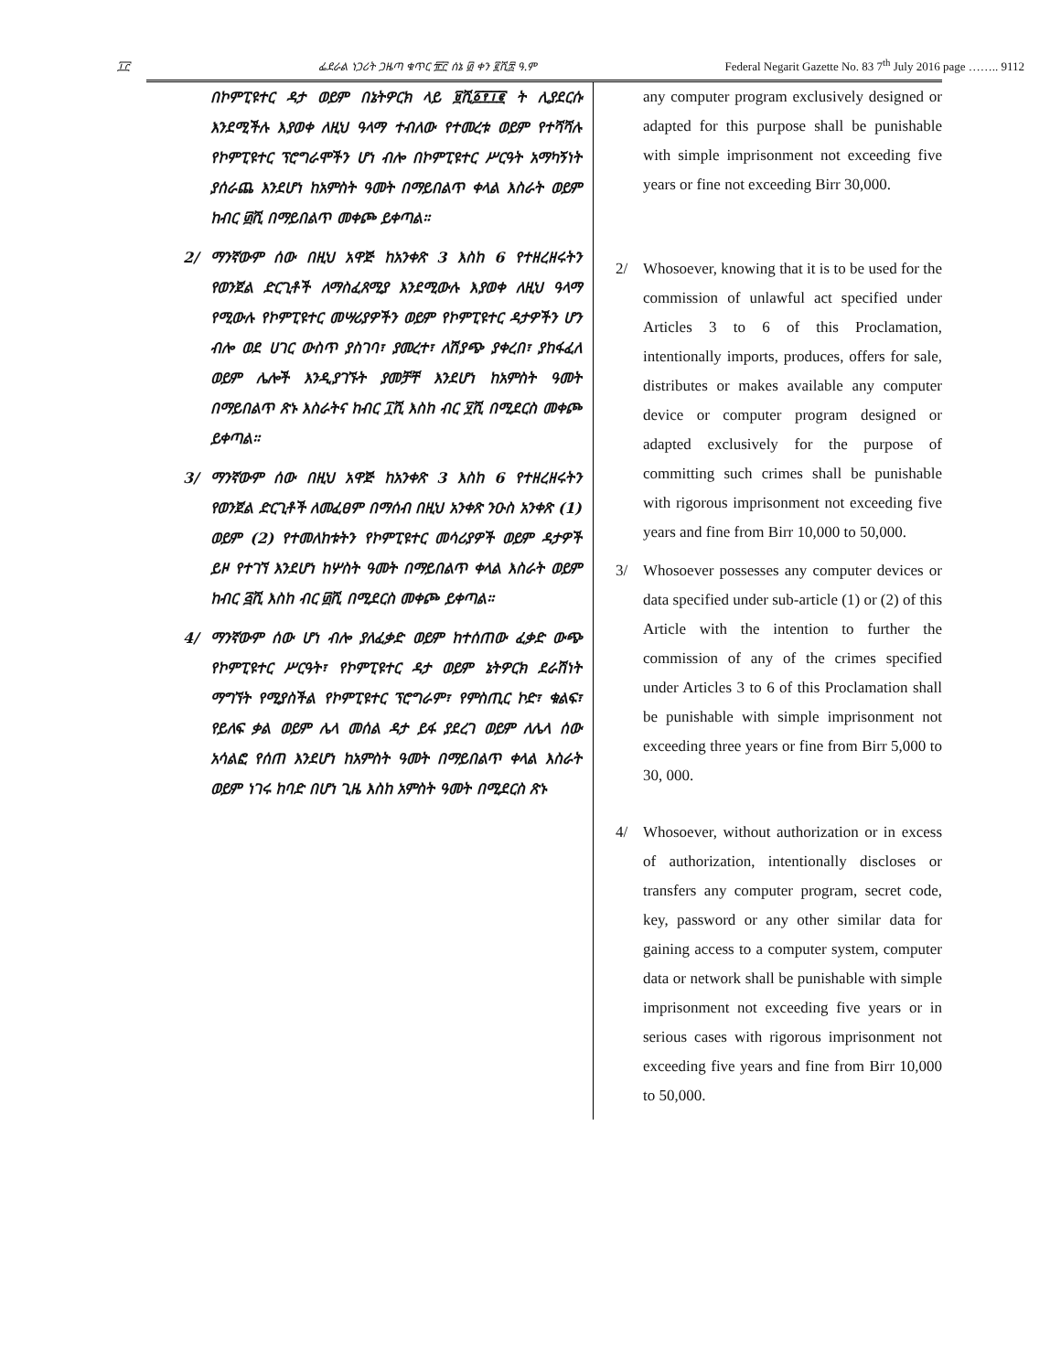፲፫ ፌደራል ነጋሪት ጋዜጣ ቁጥር ፹፫ ሰኔ ፴ ቀን ፪ሺ፰ ዓ.ም Federal Negarit Gazette No. 83 7<sup>th</sup> July 2016 page …….. 9112
በኮምፒዩተር ዳታ ወይም በኔትዎርክ ላይ ፱ሺ፩፻፲፪ ት ሊያደርሱ እንደሚችሉ እያወቀ ለዚህ ዓላማ ተብለው የተመረቱ ወይም የተሻሻሉ የኮምፒዩተር ፕሮግራሞችን ሆነ ብሎ በኮምፒዩተር ሥርዓት አማካኝነት ያሰራጨ እንደሆነ ከአምስት ዓመት በማይበልጥ ቀላል እስራት ወይም ከብር ፴ሺ በማይበልጥ መቀጮ ይቀጣል።
2/ ማንኛውም ሰው በዚህ አዋጅ ከአንቀጽ 3 እስከ 6 የተዘረዘሩትን የወንጀል ድርጊቶች ለማስፈጸሚያ እንደሚውሉ እያወቀ ለዚህ ዓላማ የሚውሉ የኮምፒዩተር መሣሪያዎችን ወይም የኮምፒዩተር ዳታዎችን ሆን ብሎ ወደ ሀገር ውስጥ ያስገባ፣ ያመረተ፣ ለሽያጭ ያቀረበ፣ ያከፋፈለ ወይም ሌሎች እንዲያገኙት ያመቻቸ እንደሆነ ከአምስት ዓመት በማይበልጥ ጽኑ እስራትና ከብር ፲ሺ እስከ ብር ፶ሺ በሚደርስ መቀጮ ይቀጣል።
3/ ማንኛውም ሰው በዚህ አዋጅ ከአንቀጽ 3 እስከ 6 የተዘረዘሩትን የወንጀል ድርጊቶች ለመፈፀም በማሰብ በዚህ አንቀጽ ንዑስ አንቀጽ (1) ወይም (2) የተመለከቱትን የኮምፒዩተር መሳሪያዎች ወይም ዳታዎች ይዞ የተገኘ እንደሆነ ከሦስት ዓመት በማይበልጥ ቀላል እስራት ወይም ከብር ፭ሺ እስከ ብር ፴ሺ በሚደርስ መቀጮ ይቀጣል።
4/ ማንኛውም ሰው ሆነ ብሎ ያለፈቃድ ወይም ከተሰጠው ፈቃድ ውጭ የኮምፒዩተር ሥርዓት፣ የኮምፒዩተር ዳታ ወይም ኔትዎርክ ደራሽነት ማግኘት የሚያስችል የኮምፒዩተር ፕሮግራም፣ የምስጢር ኮድ፣ ቁልፍ፣ የይለፍ ቃል ወይም ሌላ መሰል ዳታ ይፋ ያደረገ ወይም ለሌላ ሰው አሳልፎ የሰጠ እንደሆነ ከአምስት ዓመት በማይበልጥ ቀላል እስራት ወይም ነገሩ ከባድ በሆነ ጊዜ እስከ አምስት ዓመት በሚደርስ ጽኑ
any computer program exclusively designed or adapted for this purpose shall be punishable with simple imprisonment not exceeding five years or fine not exceeding Birr 30,000.
2/ Whosoever, knowing that it is to be used for the commission of unlawful act specified under Articles 3 to 6 of this Proclamation, intentionally imports, produces, offers for sale, distributes or makes available any computer device or computer program designed or adapted exclusively for the purpose of committing such crimes shall be punishable with rigorous imprisonment not exceeding five years and fine from Birr 10,000 to 50,000.
3/ Whosoever possesses any computer devices or data specified under sub-article (1) or (2) of this Article with the intention to further the commission of any of the crimes specified under Articles 3 to 6 of this Proclamation shall be punishable with simple imprisonment not exceeding three years or fine from Birr 5,000 to 30, 000.
4/ Whosoever, without authorization or in excess of authorization, intentionally discloses or transfers any computer program, secret code, key, password or any other similar data for gaining access to a computer system, computer data or network shall be punishable with simple imprisonment not exceeding five years or in serious cases with rigorous imprisonment not exceeding five years and fine from Birr 10,000 to 50,000.